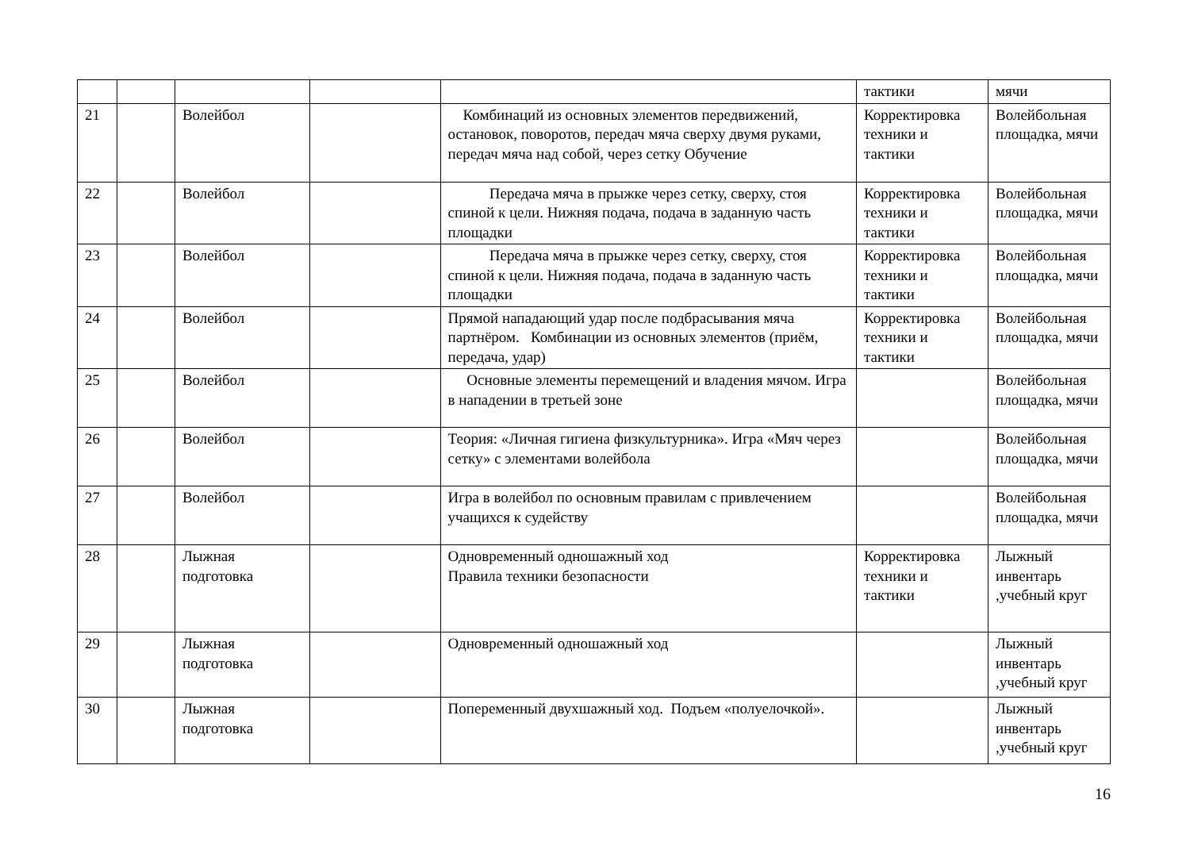| | | | | | тактики | мячи |
| 21 | | Волейбол | | Комбинаций из основных элементов передвижений, остановок, поворотов, передач мяча сверху двумя руками, передач мяча над собой, через сетку Обучение | Корректировка техники и тактики | Волейбольная площадка, мячи |
| 22 | | Волейбол | | Передача мяча в прыжке через сетку, сверху, стоя спиной к цели. Нижняя подача, подача в заданную часть площадки | Корректировка техники и тактики | Волейбольная площадка, мячи |
| 23 | | Волейбол | | Передача мяча в прыжке через сетку, сверху, стоя спиной к цели. Нижняя подача, подача в заданную часть площадки | Корректировка техники и тактики | Волейбольная площадка, мячи |
| 24 | | Волейбол | | Прямой нападающий удар после подбрасывания мяча партнёром. Комбинации из основных элементов (приём, передача, удар) | Корректировка техники и тактики | Волейбольная площадка, мячи |
| 25 | | Волейбол | | Основные элементы перемещений и владения мячом. Игра в нападении в третьей зоне | | Волейбольная площадка, мячи |
| 26 | | Волейбол | | Теория: «Личная гигиена физкультурника». Игра «Мяч через сетку» с элементами волейбола | | Волейбольная площадка, мячи |
| 27 | | Волейбол | | Игра в волейбол по основным правилам с привлечением учащихся к судейству | | Волейбольная площадка, мячи |
| 28 | | Лыжная подготовка | | Одновременный одношажный ход Правила техники безопасности | Корректировка техники и тактики | Лыжный инвентарь ,учебный круг |
| 29 | | Лыжная подготовка | | Одновременный одношажный ход | | Лыжный инвентарь ,учебный круг |
| 30 | | Лыжная подготовка | | Попеременный двухшажный ход. Подъем «полуелочкой». | | Лыжный инвентарь ,учебный круг |
16